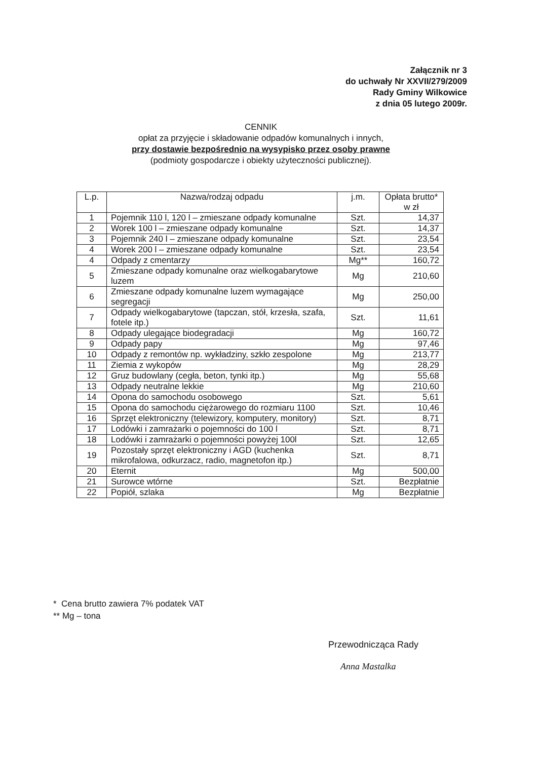Załącznik nr 3
do uchwały Nr XXVII/279/2009
Rady Gminy Wilkowice
z dnia 05 lutego 2009r.
CENNIK
opłat za przyjęcie i składowanie odpadów komunalnych i innych,
przy dostawie bezpośrednio na wysypisko przez osoby prawne
(podmioty gospodarcze i obiekty użyteczności publicznej).
| L.p. | Nazwa/rodzaj odpadu | j.m. | Opłata brutto* w zł |
| --- | --- | --- | --- |
| 1 | Pojemnik 110 l, 120 l – zmieszane odpady komunalne | Szt. | 14,37 |
| 2 | Worek 100 l – zmieszane odpady komunalne | Szt. | 14,37 |
| 3 | Pojemnik 240 l – zmieszane odpady komunalne | Szt. | 23,54 |
| 4 | Worek 200 l – zmieszane odpady komunalne | Szt. | 23,54 |
| 4 | Odpady z cmentarzy | Mg** | 160,72 |
| 5 | Zmieszane odpady komunalne oraz wielkogabarytowe luzem | Mg | 210,60 |
| 6 | Zmieszane odpady komunalne luzem wymagające segregacji | Mg | 250,00 |
| 7 | Odpady wielkogabarytowe (tapczan, stół, krzesła, szafa, fotele itp.) | Szt. | 11,61 |
| 8 | Odpady ulegające biodegradacji | Mg | 160,72 |
| 9 | Odpady papy | Mg | 97,46 |
| 10 | Odpady z remontów np. wykładziny, szkło zespolone | Mg | 213,77 |
| 11 | Ziemia z wykopów | Mg | 28,29 |
| 12 | Gruz budowlany (cegła, beton, tynki itp.) | Mg | 55,68 |
| 13 | Odpady neutralne lekkie | Mg | 210,60 |
| 14 | Opona do samochodu osobowego | Szt. | 5,61 |
| 15 | Opona do samochodu ciężarowego do rozmiaru 1100 | Szt. | 10,46 |
| 16 | Sprzęt elektroniczny (telewizory, komputery, monitory) | Szt. | 8,71 |
| 17 | Lodówki i zamrażarki o pojemności do 100 l | Szt. | 8,71 |
| 18 | Lodówki i zamrażarki o pojemności powyżej 100l | Szt. | 12,65 |
| 19 | Pozostały sprzęt elektroniczny i AGD (kuchenka mikrofalowa, odkurzacz, radio, magnetofon itp.) | Szt. | 8,71 |
| 20 | Eternit | Mg | 500,00 |
| 21 | Surowce wtórne | Szt. | Bezpłatnie |
| 22 | Popiół, szlaka | Mg | Bezpłatnie |
* Cena brutto zawiera 7% podatek VAT
** Mg – tona
Przewodnicząca Rady
Anna Mastalka